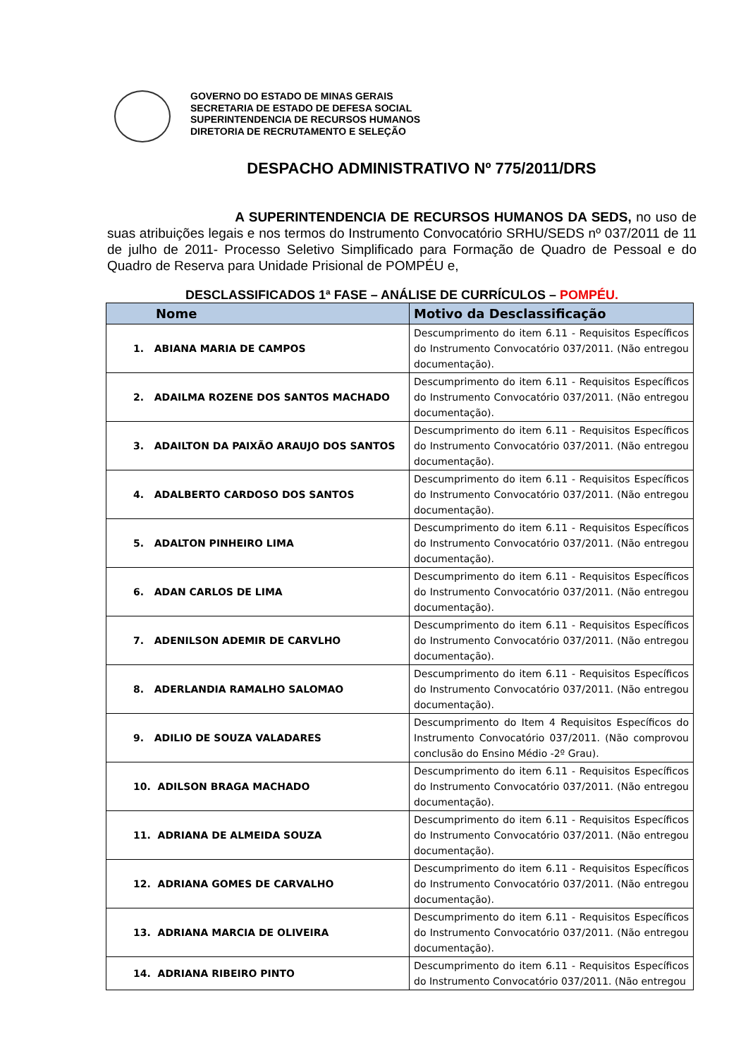GOVERNO DO ESTADO DE MINAS GERAIS
SECRETARIA DE ESTADO DE DEFESA SOCIAL
SUPERINTENDENCIA DE RECURSOS HUMANOS
DIRETORIA DE RECRUTAMENTO E SELEÇÃO
DESPACHO ADMINISTRATIVO Nº 775/2011/DRS
A SUPERINTENDENCIA DE RECURSOS HUMANOS DA SEDS, no uso de suas atribuições legais e nos termos do Instrumento Convocatório SRHU/SEDS nº 037/2011 de 11 de julho de 2011- Processo Seletivo Simplificado para Formação de Quadro de Pessoal e do Quadro de Reserva para Unidade Prisional de POMPÉU e,
DESCLASSIFICADOS 1ª FASE – ANÁLISE DE CURRÍCULOS – POMPÉU.
| Nome | Motivo da Desclassificação |
| --- | --- |
| 1. ABIANA MARIA DE CAMPOS | Descumprimento do item 6.11 - Requisitos Específicos do Instrumento Convocatório 037/2011. (Não entregou documentação). |
| 2. ADAILMA ROZENE DOS SANTOS MACHADO | Descumprimento do item 6.11 - Requisitos Específicos do Instrumento Convocatório 037/2011. (Não entregou documentação). |
| 3. ADAILTON DA PAIXÃO ARAUJO DOS SANTOS | Descumprimento do item 6.11 - Requisitos Específicos do Instrumento Convocatório 037/2011. (Não entregou documentação). |
| 4. ADALBERTO CARDOSO DOS SANTOS | Descumprimento do item 6.11 - Requisitos Específicos do Instrumento Convocatório 037/2011. (Não entregou documentação). |
| 5. ADALTON PINHEIRO LIMA | Descumprimento do item 6.11 - Requisitos Específicos do Instrumento Convocatório 037/2011. (Não entregou documentação). |
| 6. ADAN CARLOS DE LIMA | Descumprimento do item 6.11 - Requisitos Específicos do Instrumento Convocatório 037/2011. (Não entregou documentação). |
| 7. ADENILSON ADEMIR DE CARVLHO | Descumprimento do item 6.11 - Requisitos Específicos do Instrumento Convocatório 037/2011. (Não entregou documentação). |
| 8. ADERLANDIA RAMALHO SALOMAO | Descumprimento do item 6.11 - Requisitos Específicos do Instrumento Convocatório 037/2011. (Não entregou documentação). |
| 9. ADILIO DE SOUZA VALADARES | Descumprimento do Item 4 Requisitos Específicos do Instrumento Convocatório 037/2011. (Não comprovou conclusão do Ensino Médio -2º Grau). |
| 10. ADILSON BRAGA MACHADO | Descumprimento do item 6.11 - Requisitos Específicos do Instrumento Convocatório 037/2011. (Não entregou documentação). |
| 11. ADRIANA DE ALMEIDA SOUZA | Descumprimento do item 6.11 - Requisitos Específicos do Instrumento Convocatório 037/2011. (Não entregou documentação). |
| 12. ADRIANA GOMES DE CARVALHO | Descumprimento do item 6.11 - Requisitos Específicos do Instrumento Convocatório 037/2011. (Não entregou documentação). |
| 13. ADRIANA MARCIA DE OLIVEIRA | Descumprimento do item 6.11 - Requisitos Específicos do Instrumento Convocatório 037/2011. (Não entregou documentação). |
| 14. ADRIANA RIBEIRO PINTO | Descumprimento do item 6.11 - Requisitos Específicos do Instrumento Convocatório 037/2011. (Não entregou |